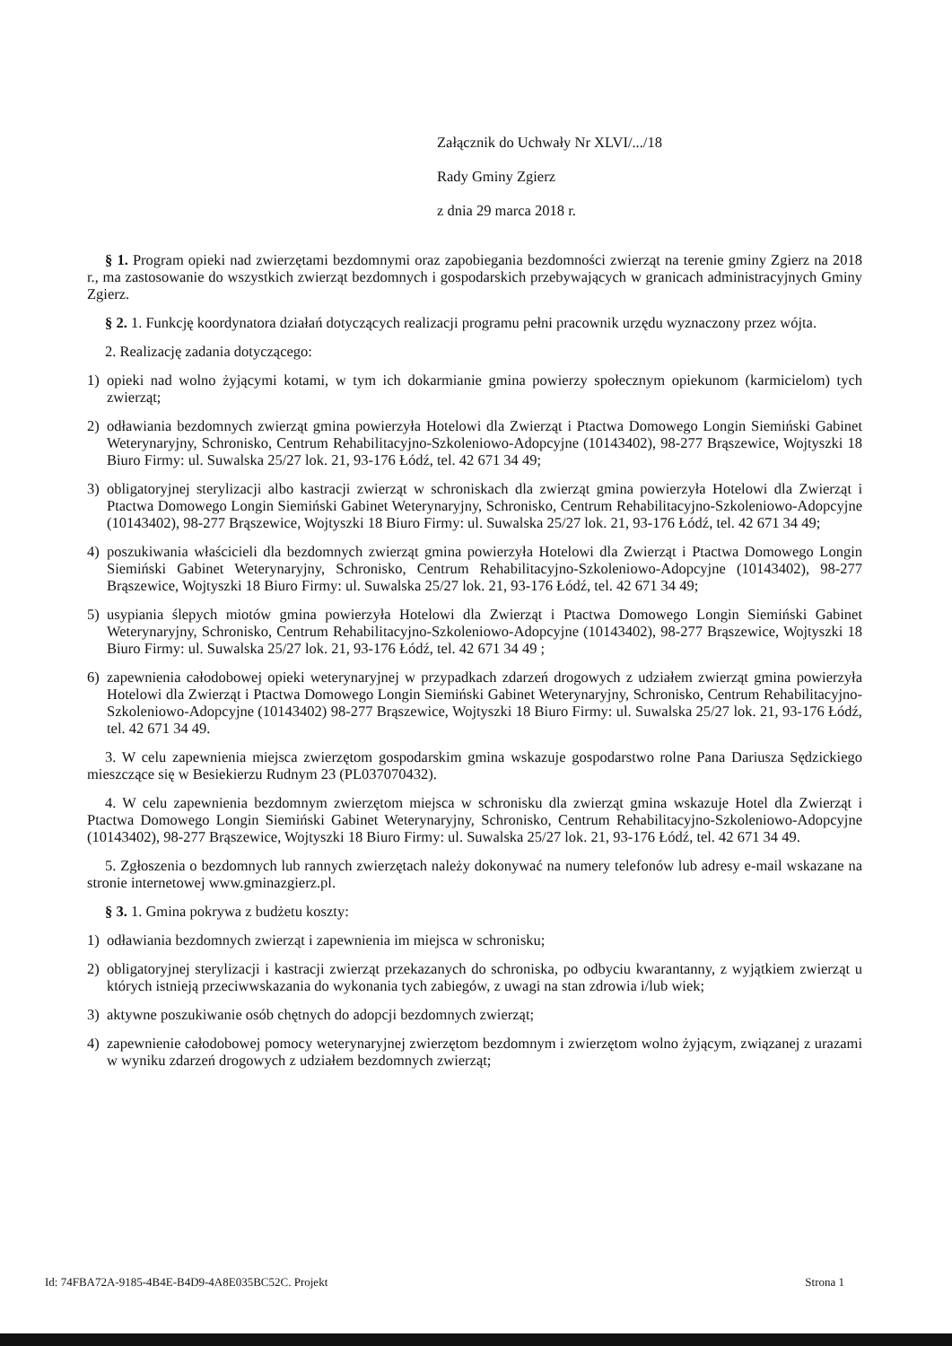Załącznik do Uchwały Nr XLVI/.../18
Rady Gminy Zgierz
z dnia 29 marca 2018 r.
§ 1. Program opieki nad zwierzętami bezdomnymi oraz zapobiegania bezdomności zwierząt na terenie gminy Zgierz na 2018 r., ma zastosowanie do wszystkich zwierząt bezdomnych i gospodarskich przebywających w granicach administracyjnych Gminy Zgierz.
§ 2. 1. Funkcję koordynatora działań dotyczących realizacji programu pełni pracownik urzędu wyznaczony przez wójta.
2. Realizację zadania dotyczącego:
1) opieki nad wolno żyjącymi kotami, w tym ich dokarmianie gmina powierzy społecznym opiekunom (karmicielom) tych zwierząt;
2) odławiania bezdomnych zwierząt gmina powierzyła Hotelowi dla Zwierząt i Ptactwa Domowego Longin Siemiński Gabinet Weterynaryjny, Schronisko, Centrum Rehabilitacyjno-Szkoleniowo-Adopcyjne (10143402), 98-277 Brąszewice, Wojtyszki 18 Biuro Firmy: ul. Suwalska 25/27 lok. 21, 93-176 Łódź, tel. 42 671 34 49;
3) obligatoryjnej sterylizacji albo kastracji zwierząt w schroniskach dla zwierząt gmina powierzyła Hotelowi dla Zwierząt i Ptactwa Domowego Longin Siemiński Gabinet Weterynaryjny, Schronisko, Centrum Rehabilitacyjno-Szkoleniowo-Adopcyjne (10143402), 98-277 Brąszewice, Wojtyszki 18 Biuro Firmy: ul. Suwalska 25/27 lok. 21, 93-176 Łódź, tel. 42 671 34 49;
4) poszukiwania właścicieli dla bezdomnych zwierząt gmina powierzyła Hotelowi dla Zwierząt i Ptactwa Domowego Longin Siemiński Gabinet Weterynaryjny, Schronisko, Centrum Rehabilitacyjno-Szkoleniowo-Adopcyjne (10143402), 98-277 Brąszewice, Wojtyszki 18 Biuro Firmy: ul. Suwalska 25/27 lok. 21, 93-176 Łódź, tel. 42 671 34 49;
5) usypiania ślepych miotów gmina powierzyła Hotelowi dla Zwierząt i Ptactwa Domowego Longin Siemiński Gabinet Weterynaryjny, Schronisko, Centrum Rehabilitacyjno-Szkoleniowo-Adopcyjne (10143402), 98-277 Brąszewice, Wojtyszki 18 Biuro Firmy: ul. Suwalska 25/27 lok. 21, 93-176 Łódź, tel. 42 671 34 49 ;
6) zapewnienia całodobowej opieki weterynaryjnej w przypadkach zdarzeń drogowych z udziałem zwierząt gmina powierzyła Hotelowi dla Zwierząt i Ptactwa Domowego Longin Siemiński Gabinet Weterynaryjny, Schronisko, Centrum Rehabilitacyjno-Szkoleniowo-Adopcyjne (10143402) 98-277 Brąszewice, Wojtyszki 18 Biuro Firmy: ul. Suwalska 25/27 lok. 21, 93-176 Łódź, tel. 42 671 34 49.
3. W celu zapewnienia miejsca zwierzętom gospodarskim gmina wskazuje gospodarstwo rolne Pana Dariusza Sędzickiego mieszczące się w Besiekierzu Rudnym 23 (PL037070432).
4. W celu zapewnienia bezdomnym zwierzętom miejsca w schronisku dla zwierząt gmina wskazuje Hotel dla Zwierząt i Ptactwa Domowego Longin Siemiński Gabinet Weterynaryjny, Schronisko, Centrum Rehabilitacyjno-Szkoleniowo-Adopcyjne (10143402), 98-277 Brąszewice, Wojtyszki 18 Biuro Firmy: ul. Suwalska 25/27 lok. 21, 93-176 Łódź, tel. 42 671 34 49.
5. Zgłoszenia o bezdomnych lub rannych zwierzętach należy dokonywać na numery telefonów lub adresy e-mail wskazane na stronie internetowej www.gminazgierz.pl.
§ 3. 1. Gmina pokrywa z budżetu koszty:
1) odławiania bezdomnych zwierząt i zapewnienia im miejsca w schronisku;
2) obligatoryjnej sterylizacji i kastracji zwierząt przekazanych do schroniska, po odbyciu kwarantanny, z wyjątkiem zwierząt u których istnieją przeciwwskazania do wykonania tych zabiegów, z uwagi na stan zdrowia i/lub wiek;
3) aktywne poszukiwanie osób chętnych do adopcji bezdomnych zwierząt;
4) zapewnienie całodobowej pomocy weterynaryjnej zwierzętom bezdomnym i zwierzętom wolno żyjącym, związanej z urazami w wyniku zdarzeń drogowych z udziałem bezdomnych zwierząt;
Id: 74FBA72A-9185-4B4E-B4D9-4A8E035BC52C. Projekt Strona 1